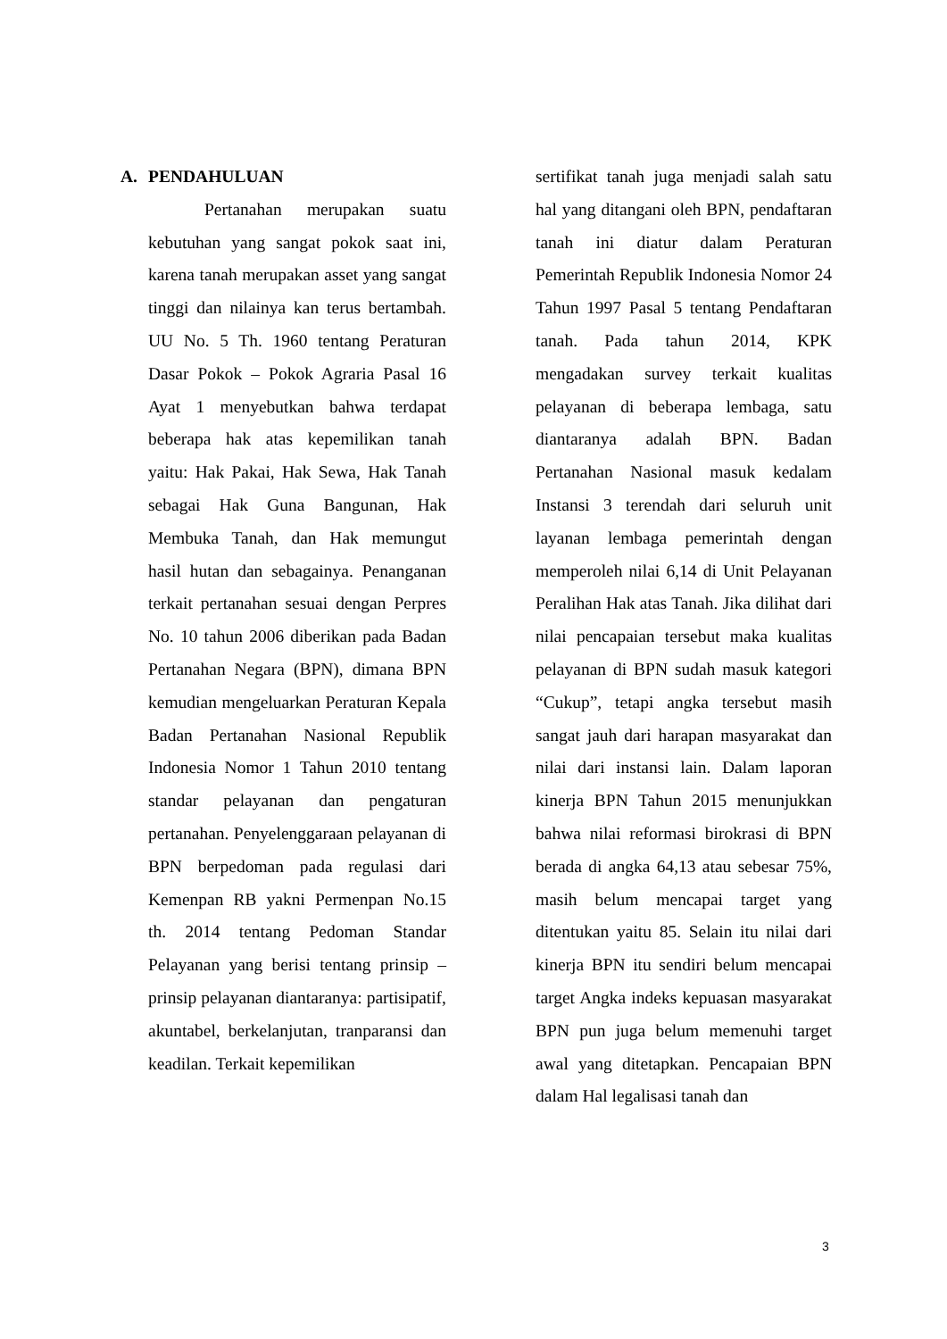A. PENDAHULUAN
Pertanahan merupakan suatu kebutuhan yang sangat pokok saat ini, karena tanah merupakan asset yang sangat tinggi dan nilainya kan terus bertambah. UU No. 5 Th. 1960 tentang Peraturan Dasar Pokok – Pokok Agraria Pasal 16 Ayat 1 menyebutkan bahwa terdapat beberapa hak atas kepemilikan tanah yaitu: Hak Pakai, Hak Sewa, Hak Tanah sebagai Hak Guna Bangunan, Hak Membuka Tanah, dan Hak memungut hasil hutan dan sebagainya. Penanganan terkait pertanahan sesuai dengan Perpres No. 10 tahun 2006 diberikan pada Badan Pertanahan Negara (BPN), dimana BPN kemudian mengeluarkan Peraturan Kepala Badan Pertanahan Nasional Republik Indonesia Nomor 1 Tahun 2010 tentang standar pelayanan dan pengaturan pertanahan. Penyelenggaraan pelayanan di BPN berpedoman pada regulasi dari Kemenpan RB yakni Permenpan No.15 th. 2014 tentang Pedoman Standar Pelayanan yang berisi tentang prinsip – prinsip pelayanan diantaranya: partisipatif, akuntabel, berkelanjutan, tranparansi dan keadilan. Terkait kepemilikan
sertifikat tanah juga menjadi salah satu hal yang ditangani oleh BPN, pendaftaran tanah ini diatur dalam Peraturan Pemerintah Republik Indonesia Nomor 24 Tahun 1997 Pasal 5 tentang Pendaftaran tanah. Pada tahun 2014, KPK mengadakan survey terkait kualitas pelayanan di beberapa lembaga, satu diantaranya adalah BPN. Badan Pertanahan Nasional masuk kedalam Instansi 3 terendah dari seluruh unit layanan lembaga pemerintah dengan memperoleh nilai 6,14 di Unit Pelayanan Peralihan Hak atas Tanah. Jika dilihat dari nilai pencapaian tersebut maka kualitas pelayanan di BPN sudah masuk kategori “Cukup”, tetapi angka tersebut masih sangat jauh dari harapan masyarakat dan nilai dari instansi lain. Dalam laporan kinerja BPN Tahun 2015 menunjukkan bahwa nilai reformasi birokrasi di BPN berada di angka 64,13 atau sebesar 75%, masih belum mencapai target yang ditentukan yaitu 85. Selain itu nilai dari kinerja BPN itu sendiri belum mencapai target Angka indeks kepuasan masyarakat BPN pun juga belum memenuhi target awal yang ditetapkan. Pencapaian BPN dalam Hal legalisasi tanah dan
3